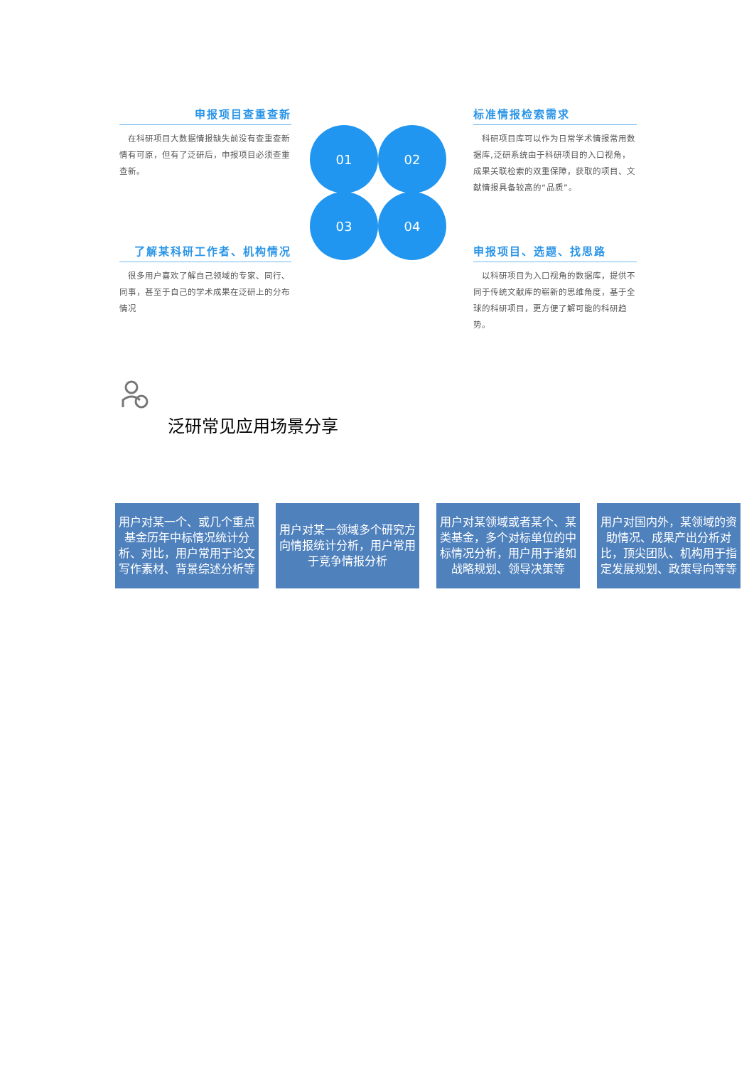申报项目查重查新
　在科研项目大数据情报缺失前没有查重查新情有可原，但有了泛研后，申报项目必须查重查新。
标准情报检索需求
　科研项目库可以作为日常学术情报常用数据库,泛研系统由于科研项目的入口视角，成果关联检索的双重保障，获取的项目、文献情报具备较高的“品质”。
了解某科研工作者、机构情况
　很多用户喜欢了解自己领域的专家、同行、同事，甚至于自己的学术成果在泛研上的分布情况
申报项目、选题、找思路
　以科研项目为入口视角的数据库，提供不同于传统文献库的崭新的思维角度，基于全球的科研项目，更方便了解可能的科研趋势。
01 02
03 04
泛研常见应用场景分享
用户对某一个、或几个重点基金历年中标情况统计分析、对比，用户常用于论文写作素材、背景综述分析等
用户对某一领域多个研究方向情报统计分析，用户常用于竞争情报分析
用户对某领域或者某个、某类基金，多个对标单位的中标情况分析，用户用于诸如战略规划、领导决策等
用户对国内外，某领域的资助情况、成果产出分析对比，顶尖团队、机构用于指定发展规划、政策导向等等